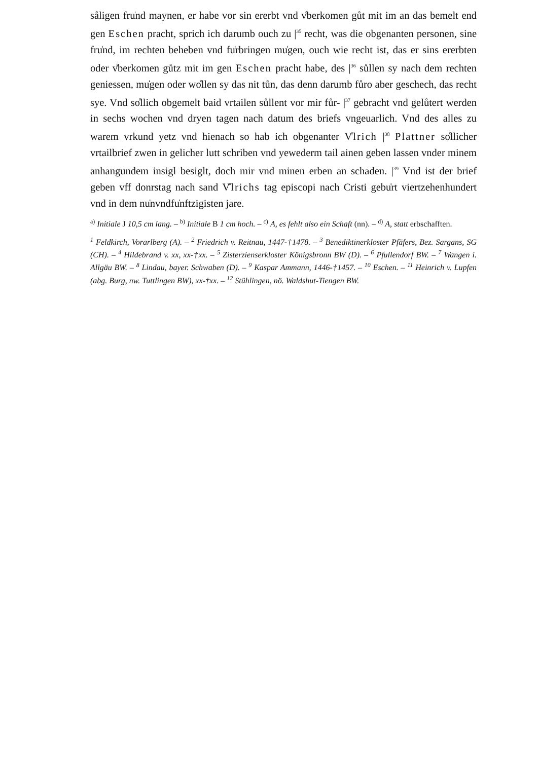såligen fru̍nd maynen, er habe vor sin ererbt vnd v̊berkomen gůt mit im an das bemelt end gen Eschen pracht, sprich ich darumb ouch zu |<sup>35</sup> recht, was die obgenanten personen, sine fru̍nd, im rechten beheben vnd fu̍rbringen mu̍gen, ouch wie recht ist, das er sins ererbten oder v̊berkomen gůtz mit im gen Eschen pracht habe, des |<sup>36</sup> sůllen sy nach dem rechten geniessen, mu̍gen oder wo̊llen sy das nit tůn, das denn darumb fůro aber geschech, das recht sye. Vnd so̊llich obgemelt baid vrtailen sůllent vor mir fůr- |<sup>37</sup> gebracht vnd gelůtert werden in sechs wochen vnd dryen tagen nach datum des briefs vngeuarlich. Vnd des alles zu warem vrkund yetz vnd hienach so hab ich obgenanter V̊lrich |<sup>38</sup> Plattner so̊llicher vrtailbrief zwen in gelicher lutt schriben vnd yewederm tail ainen geben lassen vnder minem anhangundem insigl besiglt, doch mir vnd minen erben an schaden. |<sup>39</sup> Vnd ist der brief geben vff donrstag nach sand V̊lrichs tag episcopi nach Cristi gebu̍rt viertzehenhundert vnd in dem nu̍nvndfu̍nftzigisten jare.
<sup>a)</sup> Initiale J 10,5 cm lang. – <sup>b)</sup> Initiale B 1 cm hoch. – <sup>c)</sup> A, es fehlt also ein Schaft (nn). – <sup>d)</sup> A, statt erbschafften.
<sup>1</sup> Feldkirch, Vorarlberg (A). – <sup>2</sup> Friedrich v. Reitnau, 1447-†1478. – <sup>3</sup> Benediktinerkloster Pfäfers, Bez. Sargans, SG (CH). – <sup>4</sup> Hildebrand v. xx, xx-†xx. – <sup>5</sup> Zisterzienserkloster Königsbronn BW (D). – <sup>6</sup> Pfullendorf BW. – <sup>7</sup> Wangen i. Allgäu BW. – <sup>8</sup> Lindau, bayer. Schwaben (D). – <sup>9</sup> Kaspar Ammann, 1446-†1457. – <sup>10</sup> Eschen. – <sup>11</sup> Heinrich v. Lupfen (abg. Burg, nw. Tuttlingen BW), xx-†xx. – <sup>12</sup> Stühlingen, nö. Waldshut-Tiengen BW.